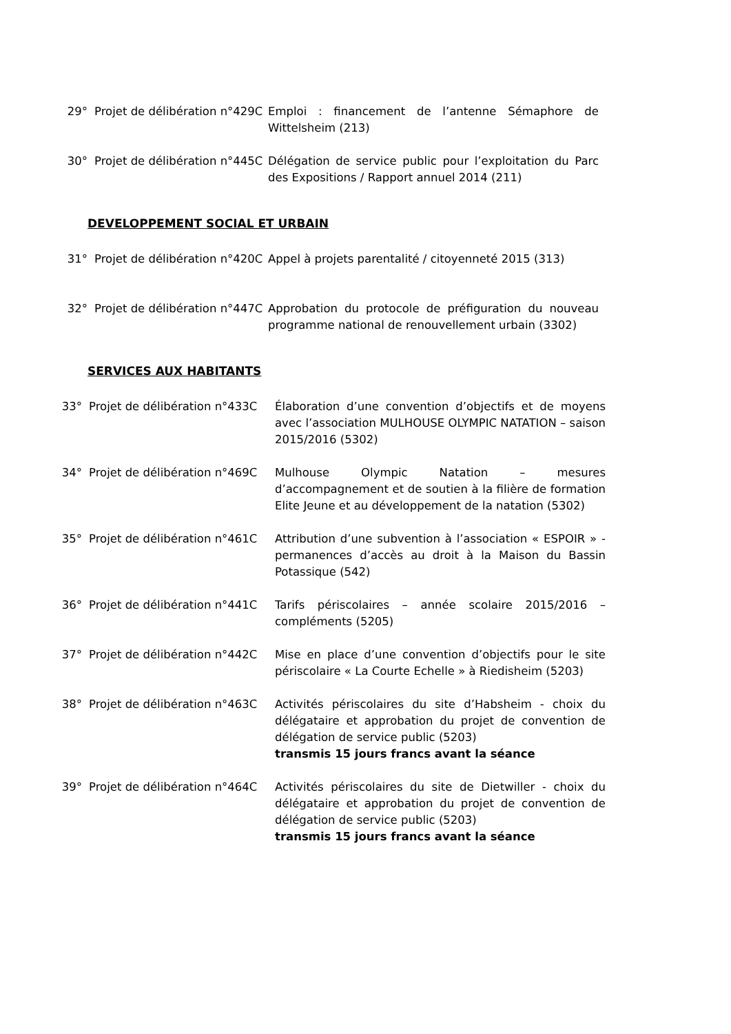29° Projet de délibération n°429C
Emploi : financement de l’antenne Sémaphore de Wittelsheim (213)
30° Projet de délibération n°445C
Délégation de service public pour l’exploitation du Parc des Expositions / Rapport annuel 2014 (211)
DEVELOPPEMENT SOCIAL ET URBAIN
31° Projet de délibération n°420C
Appel à projets parentalité / citoyenneté 2015 (313)
32° Projet de délibération n°447C
Approbation du protocole de préfiguration du nouveau programme national de renouvellement urbain (3302)
SERVICES AUX HABITANTS
33° Projet de délibération n°433C
Élaboration d’une convention d’objectifs et de moyens avec l’association MULHOUSE OLYMPIC NATATION – saison 2015/2016 (5302)
34° Projet de délibération n°469C
Mulhouse Olympic Natation – mesures d’accompagnement et de soutien à la filière de formation Elite Jeune et au développement de la natation (5302)
35° Projet de délibération n°461C
Attribution d’une subvention à l’association « ESPOIR » - permanences d’accès au droit à la Maison du Bassin Potassique (542)
36° Projet de délibération n°441C
Tarifs périscolaires – année scolaire 2015/2016 – compléments (5205)
37° Projet de délibération n°442C
Mise en place d’une convention d’objectifs pour le site périscolaire « La Courte Echelle » à Riedisheim (5203)
38° Projet de délibération n°463C
Activités périscolaires du site d’Habsheim - choix du délégataire et approbation du projet de convention de délégation de service public (5203)
transmis 15 jours francs avant la séance
39° Projet de délibération n°464C
Activités périscolaires du site de Dietwiller - choix du délégataire et approbation du projet de convention de délégation de service public (5203)
transmis 15 jours francs avant la séance